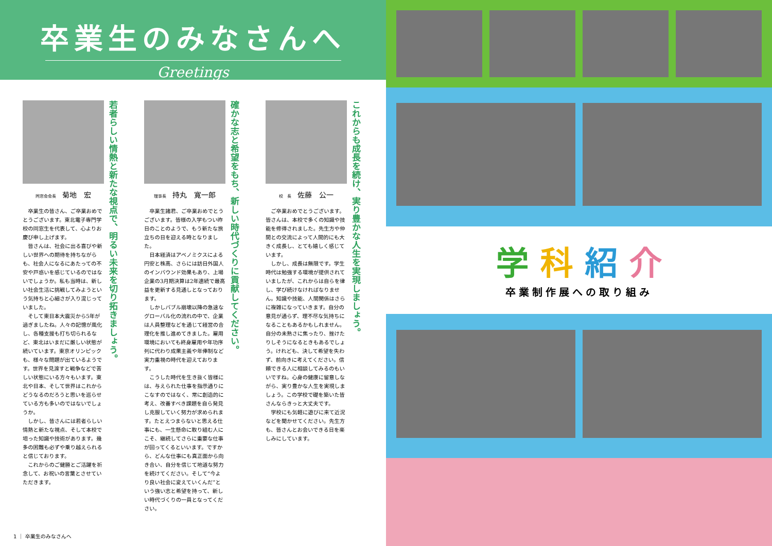卒業生のみなさんへ
Greetings
同窓会会長 菊地　宏
卒業生の皆さん、ご卒業おめでとうございます。東北電子専門学校の同窓生を代表して、心よりお慶び申し上げます。
皆さんは、社会に出る喜びや新しい世界への期待を持ちながらも、社会人になるにあたっての不安や戸惑いを感じているのではないでしょうか。私も当時は、新しい社会生活に挑戦してみようという気持ちと心細さが入り混じっていました。
そして東日本大震災から5年が過ぎましたね。人々の記憶が風化し、各種支援も打ち切られるなど、東北はいまだに厳しい状態が続いています。東京オリンピックも、様々な問題が出ているようです。世界を見渡すと戦争などで苦しい状態にいる方々もいます。東北や日本、そして世界はこれからどうなるのだろうと思いを巡らせている方も多いのではないでしょうか。
しかし、皆さんには若者らしい情熱と新たな視点、そして本校で培った知識や技術があります。幾多の困難も必ずや乗り越えられると信じております。
これからのご健勝とご活躍を祈念して、お祝いの言葉とさせていただきます。
若者らしい情熱と新たな視点で、明るい未来を切り拓きましょう。
理事長 持丸　寛一郎
卒業生諸君、ご卒業おめでとうございます。皆様の入学もつい昨日のことのようで、もう新たな旅立ちの日を迎える時となりました。
日本経済はアベノミクスによる円安と株高、さらには訪日外国人のインバウンド効果もあり、上場企業の3月期決算は2年連続で最高益を更新する見通しとなっております。
しかしバブル崩壊以降の急速なグローバル化の流れの中で、企業は人員整理などを通じて経営の合理化を推し進めてきました。雇用環境においても終身雇用や年功序列に代わり成果主義や年俸制など実力重視の時代を迎えております。
こうした時代を生き抜く皆様には、与えられた仕事を指示通りにこなすのではなく、常に創造的に考え、改善すべき課題を自ら発見し克服していく努力が求められます。たとえつまらないと思える仕事にも、一生懸命に取り組む人にこそ、継続してさらに重要な仕事が回ってくるといいます。ですから、どんな仕事にも真正面から向き合い、自分を信じて地道な努力を続けてください。そして“今より良い社会に変えていくんだ”という強い志と希望を持って、新しい時代づくりの一員となってください。
確かな志と希望をもち、新しい時代づくりに貢献してください。
校　長 佐藤　公一
ご卒業おめでとうございます。皆さんは、本校で多くの知識や技能を修得されました。先生方や仲間との交流によって人間的にも大きく成長し、とても嬉しく感じています。
しかし、成長は無限です。学生時代は勉強する環境が提供されていましたが、これからは自らを律し、学び続けなければなりません。知識や技能、人間関係はさらに複雑になっていきます。自分の意見が通らず、理不尽な気持ちになることもあるかもしれません。自分の未熟さに焦ったり、挫けたりしそうになるときもあるでしょう。けれども、決して希望を失わず、前向きに考えてください。信頼できる人に相談してみるのもいいですね。心身の健康に留意しながら、実り豊かな人生を実現しましょう。この学校で礎を築いた皆さんならきっと大丈夫です。
学校にも気軽に遊びに来て近況などを聞かせてください。先生方も、皆さんとお会いできる日を楽しみにしています。
これからも成長を続け、実り豊かな人生を実現しましょう。
1 ｜ 卒業生のみなさんへ
学 科 紹 介
卒業制作展への取り組み